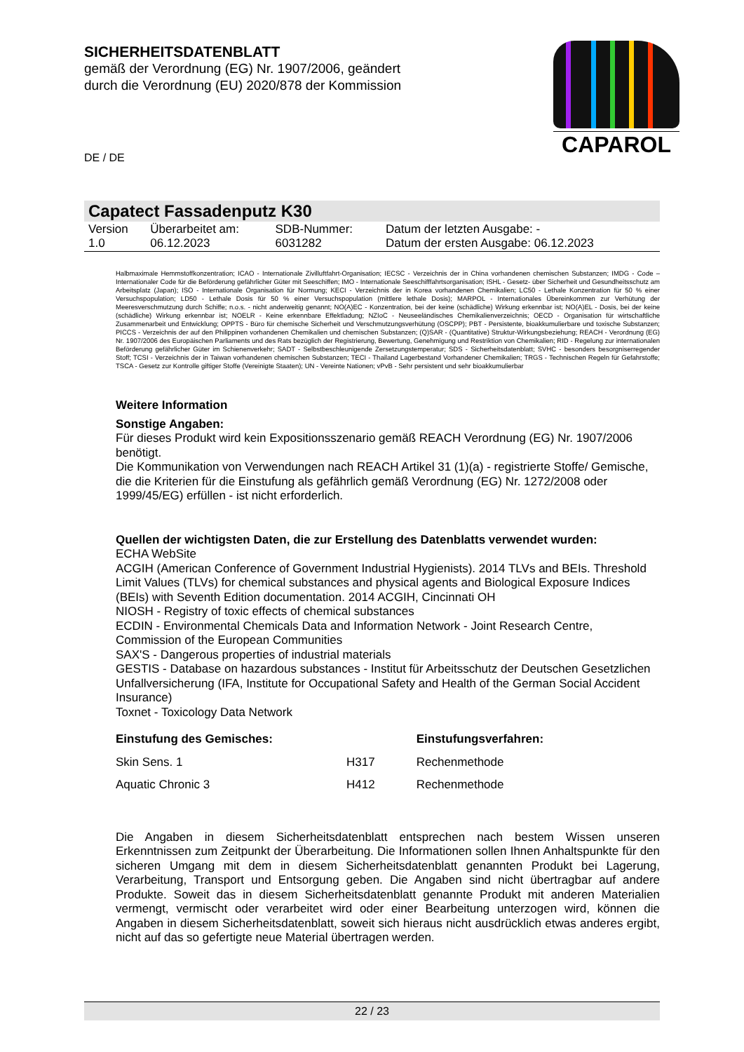SICHERHEITSDATENBLATT
gemäß der Verordnung (EG) Nr. 1907/2006, geändert
durch die Verordnung (EU) 2020/878 der Kommission
CAPAROL
DE / DE
Capatect Fassadenputz K30
| Version 1.0 | Überarbeitet am: 06.12.2023 | SDB-Nummer: 6031282 | Datum der letzten Ausgabe: - Datum der ersten Ausgabe: 06.12.2023 |
Halbmaximale Hemmstoffkonzentration; ICAO - Internationale Zivilluftfahrt-Organisation; IECSC - Verzeichnis der in China vorhandenen chemischen Substanzen; IMDG - Code – Internationaler Code für die Beförderung gefährlicher Güter mit Seeschiffen; IMO - Internationale Seeschifffahrtsorganisation; ISHL - Gesetz- über Sicherheit und Gesundheitsschutz am Arbeitsplatz (Japan); ISO - Internationale Organisation für Normung; KECI - Verzeichnis der in Korea vorhandenen Chemikalien; LC50 - Lethale Konzentration für 50 % einer Versuchspopulation; LD50 - Lethale Dosis für 50 % einer Versuchspopulation (mittlere lethale Dosis); MARPOL - Internationales Übereinkommen zur Verhütung der Meeresverschmutzung durch Schiffe; n.o.s. - nicht anderweitig genannt; NO(A)EC - Konzentration, bei der keine (schädliche) Wirkung erkennbar ist; NO(A)EL - Dosis, bei der keine (schädliche) Wirkung erkennbar ist; NOELR - Keine erkennbare Effektladung; NZIoC - Neuseeländisches Chemikalienverzeichnis; OECD - Organisation für wirtschaftliche Zusammenarbeit und Entwicklung; OPPTS - Büro für chemische Sicherheit und Verschmutzungsverhütung (OSCPP); PBT - Persistente, bioakkumulierbare und toxische Substanzen; PICCS - Verzeichnis der auf den Philippinen vorhandenen Chemikalien und chemischen Substanzen; (Q)SAR - (Quantitative) Struktur-Wirkungsbeziehung; REACH - Verordnung (EG) Nr. 1907/2006 des Europäischen Parliaments und des Rats bezüglich der Registrierung, Bewertung, Genehmigung und Restriktion von Chemikalien; RID - Regelung zur internationalen Beförderung gefährlicher Güter im Schienenverkehr; SADT - Selbstbeschleunigende Zersetzungstemperatur; SDS - Sicherheitsdatenblatt; SVHC - besonders besorgniserregender Stoff; TCSI - Verzeichnis der in Taiwan vorhandenen chemischen Substanzen; TECI - Thailand Lagerbestand Vorhandener Chemikalien; TRGS - Technischen Regeln für Gefahrstoffe; TSCA - Gesetz zur Kontrolle giftiger Stoffe (Vereinigte Staaten); UN - Vereinte Nationen; vPvB - Sehr persistent und sehr bioakkumulierbar
Weitere Information
Sonstige Angaben:
Für dieses Produkt wird kein Expositionsszenario gemäß REACH Verordnung (EG) Nr. 1907/2006 benötigt.
Die Kommunikation von Verwendungen nach REACH Artikel 31 (1)(a) - registrierte Stoffe/ Gemische, die die Kriterien für die Einstufung als gefährlich gemäß Verordnung (EG) Nr. 1272/2008 oder 1999/45/EG) erfüllen - ist nicht erforderlich.
Quellen der wichtigsten Daten, die zur Erstellung des Datenblatts verwendet wurden:
ECHA WebSite
ACGIH (American Conference of Government Industrial Hygienists). 2014 TLVs and BEIs. Threshold Limit Values (TLVs) for chemical substances and physical agents and Biological Exposure Indices (BEIs) with Seventh Edition documentation. 2014 ACGIH, Cincinnati OH
NIOSH - Registry of toxic effects of chemical substances
ECDIN - Environmental Chemicals Data and Information Network - Joint Research Centre, Commission of the European Communities
SAX'S - Dangerous properties of industrial materials
GESTIS - Database on hazardous substances - Institut für Arbeitsschutz der Deutschen Gesetzlichen Unfallversicherung (IFA, Institute for Occupational Safety and Health of the German Social Accident Insurance)
Toxnet - Toxicology Data Network
| Einstufung des Gemisches: | | Einstufungsverfahren: |
| --- | --- | --- |
| Skin Sens. 1 | H317 | Rechenmethode |
| Aquatic Chronic 3 | H412 | Rechenmethode |
Die Angaben in diesem Sicherheitsdatenblatt entsprechen nach bestem Wissen unseren Erkenntnissen zum Zeitpunkt der Überarbeitung. Die Informationen sollen Ihnen Anhaltspunkte für den sicheren Umgang mit dem in diesem Sicherheitsdatenblatt genannten Produkt bei Lagerung, Verarbeitung, Transport und Entsorgung geben. Die Angaben sind nicht übertragbar auf andere Produkte. Soweit das in diesem Sicherheitsdatenblatt genannte Produkt mit anderen Materialien vermengt, vermischt oder verarbeitet wird oder einer Bearbeitung unterzogen wird, können die Angaben in diesem Sicherheitsdatenblatt, soweit sich hieraus nicht ausdrücklich etwas anderes ergibt, nicht auf das so gefertigte neue Material übertragen werden.
22 / 23